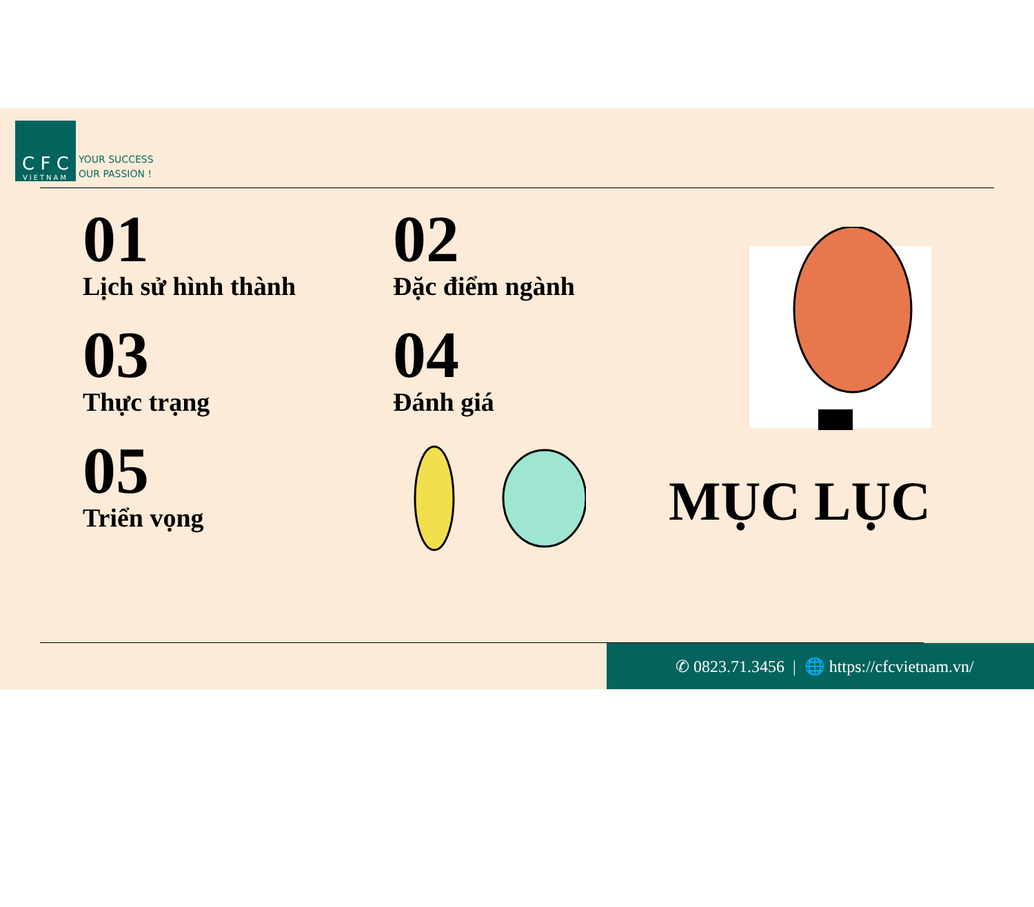C F C
VIETNAM
YOUR SUCCESS
OUR PASSION !
01
Lịch sử hình thành
02
Đặc điểm ngành
03
Thực trạng
04
Đánh giá
05
Triển vọng
MỤC LỤC
✆ 0823.71.3456 | 🌐 https://cfcvietnam.vn/